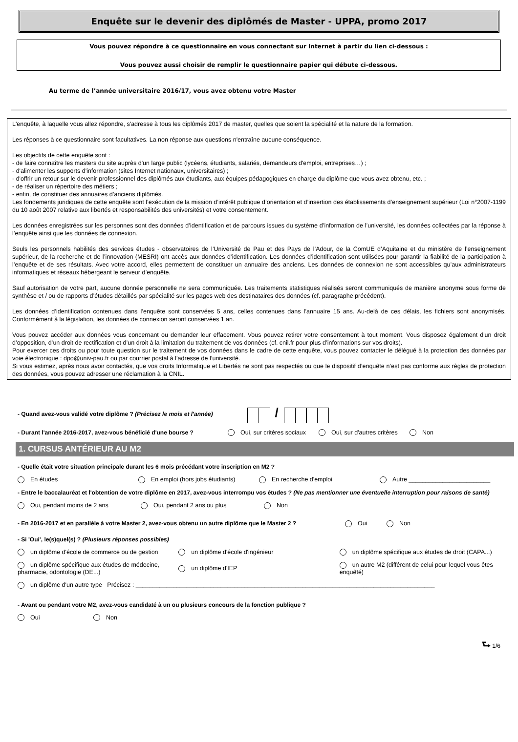Enquête sur le devenir des diplômés de Master - UPPA, promo 2017
Vous pouvez répondre à ce questionnaire en vous connectant sur Internet à partir du lien ci-dessous :
Vous pouvez aussi choisir de remplir le questionnaire papier qui débute ci-dessous.
Au terme de l’année universitaire 2016/17, vous avez obtenu votre Master
L'enquête, à laquelle vous allez répondre, s'adresse à tous les diplômés 2017 de master, quelles que soient la spécialité et la nature de la formation.
Les réponses à ce questionnaire sont facultatives. La non réponse aux questions n'entraîne aucune conséquence.
Les objectifs de cette enquête sont :
- de faire connaître les masters du site auprès d'un large public (lycéens, étudiants, salariés, demandeurs d'emploi, entreprises…) ;
- d'alimenter les supports d'information (sites Internet nationaux, universitaires) ;
- d'offrir un retour sur le devenir professionnel des diplômés aux étudiants, aux équipes pédagogiques en charge du diplôme que vous avez obtenu, etc. ;
- de réaliser un répertoire des métiers ;
- enfin, de constituer des annuaires d’anciens diplômés.
Les fondements juridiques de cette enquête sont l’exécution de la mission d’intérêt publique d’orientation et d’insertion des établissements d’enseignement supérieur (Loi n°2007-1199 du 10 août 2007 relative aux libertés et responsabilités des universités) et votre consentement.
Les données enregistrées sur les personnes sont des données d’identification et de parcours issues du système d’information de l’université, les données collectées par la réponse à l’enquête ainsi que les données de connexion.
Seuls les personnels habilités des services études - observatoires de l’Université de Pau et des Pays de l’Adour, de la ComUE d’Aquitaine et du ministère de l’enseignement supérieur, de la recherche et de l’innovation (MESRI) ont accès aux données d’identification. Les données d’identification sont utilisées pour garantir la fiabilité de la participation à l’enquête et de ses résultats. Avec votre accord, elles permettent de constituer un annuaire des anciens. Les données de connexion ne sont accessibles qu’aux administrateurs informatiques et réseaux hébergeant le serveur d’enquête.
Sauf autorisation de votre part, aucune donnée personnelle ne sera communiquée. Les traitements statistiques réalisés seront communiqués de manière anonyme sous forme de synthèse et / ou de rapports d’études détaillés par spécialité sur les pages web des destinataires des données (cf. paragraphe précédent).
Les données d’identification contenues dans l’enquête sont conservées 5 ans, celles contenues dans l’annuaire 15 ans. Au-delà de ces délais, les fichiers sont anonymisés. Conformément à la législation, les données de connexion seront conservées 1 an.
Vous pouvez accéder aux données vous concernant ou demander leur effacement. Vous pouvez retirer votre consentement à tout moment. Vous disposez également d'un droit d’opposition, d’un droit de rectification et d’un droit à la limitation du traitement de vos données (cf. cnil.fr pour plus d’informations sur vos droits).
Pour exercer ces droits ou pour toute question sur le traitement de vos données dans le cadre de cette enquête, vous pouvez contacter le délégué à la protection des données par voie électronique : dpo@univ-pau.fr ou par courrier postal à l’adresse de l’université.
Si vous estimez, après nous avoir contactés, que vos droits Informatique et Libertés ne sont pas respectés ou que le dispositif d’enquête n’est pas conforme aux règles de protection des données, vous pouvez adresser une réclamation à la CNIL.
- Quand avez-vous validé votre diplôme ? (Précisez le mois et l'année) /
- Durant l'année 2016-2017, avez-vous bénéficié d'une bourse ? Oui, sur critères sociaux Oui, sur d'autres critères Non
1. CURSUS ANTÉRIEUR AU M2
- Quelle était votre situation principale durant les 6 mois précédant votre inscription en M2 ?
En études En emploi (hors jobs étudiants) En recherche d'emploi Autre ________________________
- Entre le baccalauréat et l'obtention de votre diplôme en 2017, avez-vous interrompu vos études ? (Ne pas mentionner une éventuelle interruption pour raisons de santé)
Oui, pendant moins de 2 ans Oui, pendant 2 ans ou plus Non
- En 2016-2017 et en parallèle à votre Master 2, avez-vous obtenu un autre diplôme que le Master 2 ? Oui Non
- Si 'Oui', le(s)quel(s) ? (Plusieurs réponses possibles)
un diplôme d'école de commerce ou de gestion un diplôme d'école d'ingénieur un diplôme spécifique aux études de droit (CAPA...)
un diplôme spécifique aux études de médecine, pharmacie, odontologie (DE...) un diplôme d'IEP un autre M2 (différent de celui pour lequel vous êtes enquêté)
un diplôme d'un autre type Précisez : ________________________________________________________________________________________
- Avant ou pendant votre M2, avez-vous candidaté à un ou plusieurs concours de la fonction publique ?
Oui Non
⮑ 1/6